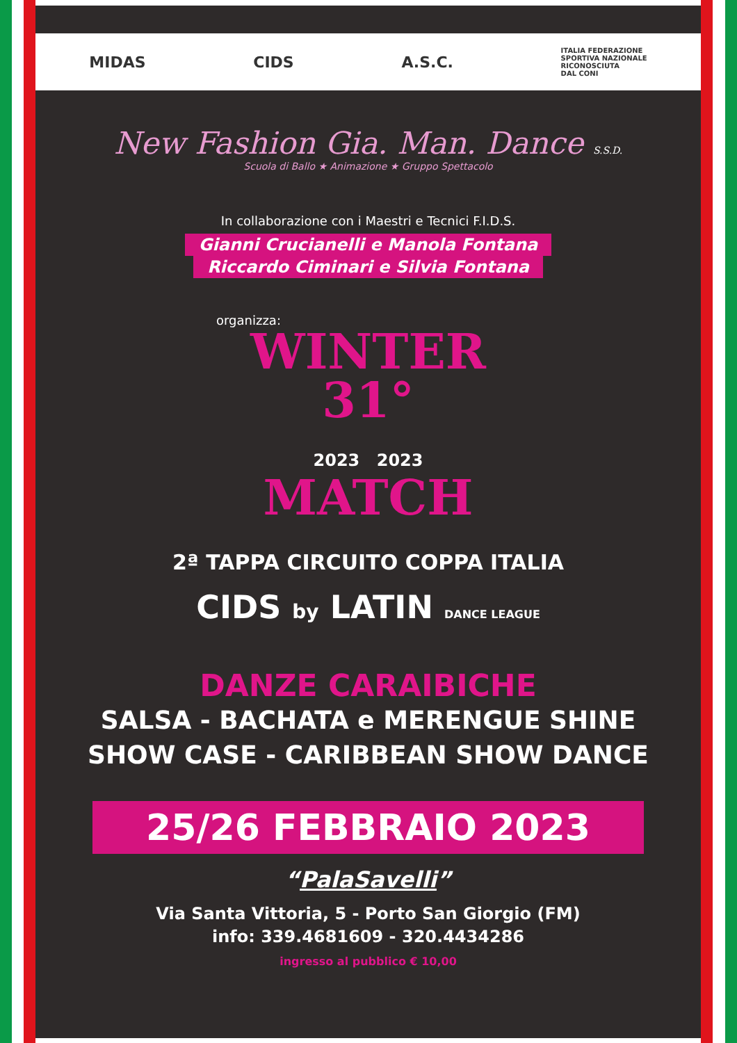MIDAS CIDS A.S.C. ITALIA FEDERAZIONE
SPORTIVA NAZIONALE
RICONOSCIUTA
DAL CONI
New Fashion Gia. Man. Dance S.S.D.
Scuola di Ballo ★ Animazione ★ Gruppo Spettacolo
In collaborazione con i Maestri e Tecnici F.I.D.S.
Gianni Crucianelli e Manola Fontana
Riccardo Ciminari e Silvia Fontana
organizza:
WINTER
31°
2023 2023
MATCH
2ª TAPPA CIRCUITO COPPA ITALIA
CIDS by LATIN DANCE LEAGUE
DANZE CARAIBICHE
SALSA - BACHATA e MERENGUE SHINE
SHOW CASE - CARIBBEAN SHOW DANCE
25/26 FEBBRAIO 2023
“PalaSavelli”
Via Santa Vittoria, 5 - Porto San Giorgio (FM)
info: 339.4681609 - 320.4434286
ingresso al pubblico € 10,00